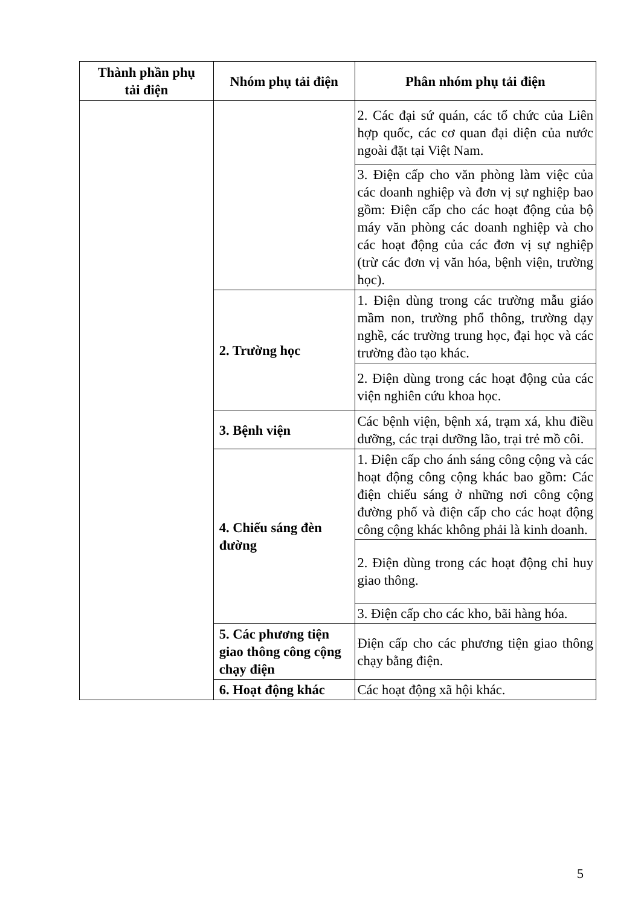| Thành phần phụ tải điện | Nhóm phụ tải điện | Phân nhóm phụ tải điện |
| --- | --- | --- |
| | | 2. Các đại sứ quán, các tổ chức của Liên hợp quốc, các cơ quan đại diện của nước ngoài đặt tại Việt Nam. |
| | | 3. Điện cấp cho văn phòng làm việc của các doanh nghiệp và đơn vị sự nghiệp bao gồm: Điện cấp cho các hoạt động của bộ máy văn phòng các doanh nghiệp và cho các hoạt động của các đơn vị sự nghiệp (trừ các đơn vị văn hóa, bệnh viện, trường học). |
| | 2. Trường học | 1. Điện dùng trong các trường mẫu giáo mầm non, trường phổ thông, trường dạy nghề, các trường trung học, đại học và các trường đào tạo khác. |
| | | 2. Điện dùng trong các hoạt động của các viện nghiên cứu khoa học. |
| | 3. Bệnh viện | Các bệnh viện, bệnh xá, trạm xá, khu điều dưỡng, các trại dưỡng lão, trại trẻ mồ côi. |
| | 4. Chiếu sáng đèn đường | 1. Điện cấp cho ánh sáng công cộng và các hoạt động công cộng khác bao gồm: Các điện chiếu sáng ở những nơi công cộng đường phố và điện cấp cho các hoạt động công cộng khác không phải là kinh doanh. |
| | | 2. Điện dùng trong các hoạt động chỉ huy giao thông. |
| | | 3. Điện cấp cho các kho, bãi hàng hóa. |
| | 5. Các phương tiện giao thông công cộng chạy điện | Điện cấp cho các phương tiện giao thông chạy bằng điện. |
| | 6. Hoạt động khác | Các hoạt động xã hội khác. |
5